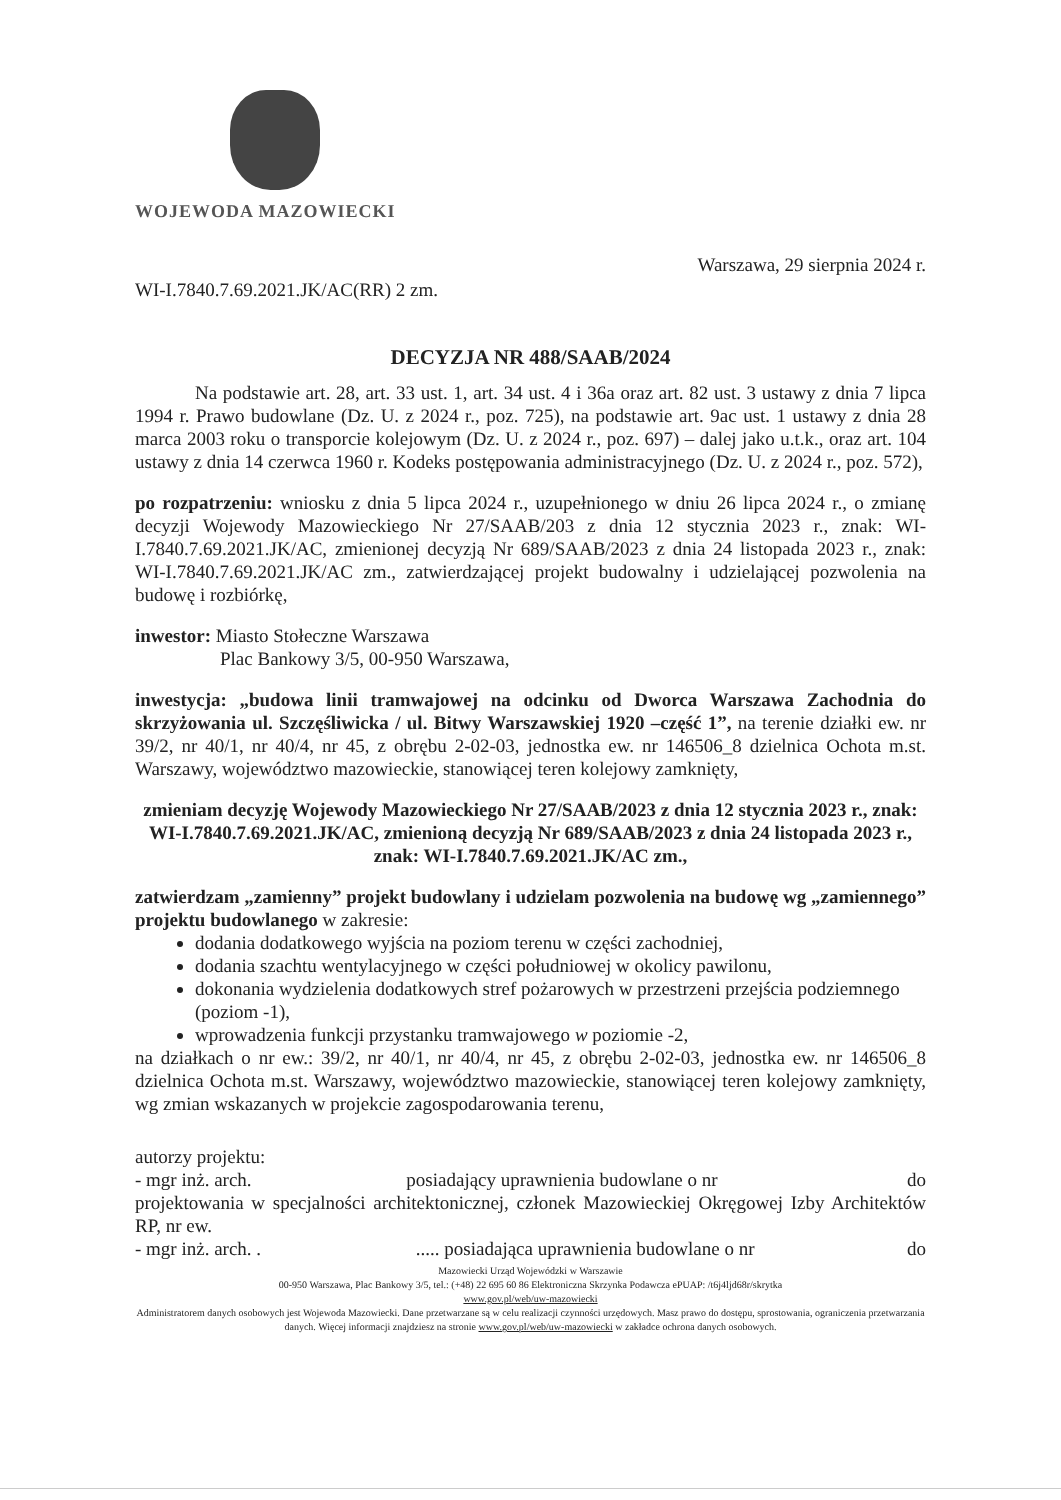WOJEWODA MAZOWIECKI
Warszawa, 29 sierpnia 2024 r.
WI-I.7840.7.69.2021.JK/AC(RR) 2 zm.
DECYZJA NR 488/SAAB/2024
Na podstawie art. 28, art. 33 ust. 1, art. 34 ust. 4 i 36a oraz art. 82 ust. 3 ustawy z dnia 7 lipca 1994 r. Prawo budowlane (Dz. U. z 2024 r., poz. 725), na podstawie art. 9ac ust. 1 ustawy z dnia 28 marca 2003 roku o transporcie kolejowym (Dz. U. z 2024 r., poz. 697) – dalej jako u.t.k., oraz art. 104 ustawy z dnia 14 czerwca 1960 r. Kodeks postępowania administracyjnego (Dz. U. z 2024 r., poz. 572),
po rozpatrzeniu: wniosku z dnia 5 lipca 2024 r., uzupełnionego w dniu 26 lipca 2024 r., o zmianę decyzji Wojewody Mazowieckiego Nr 27/SAAB/203 z dnia 12 stycznia 2023 r., znak: WI-I.7840.7.69.2021.JK/AC, zmienionej decyzją Nr 689/SAAB/2023 z dnia 24 listopada 2023 r., znak: WI-I.7840.7.69.2021.JK/AC zm., zatwierdzającej projekt budowalny i udzielającej pozwolenia na budowę i rozbiórkę,
inwestor: Miasto Stołeczne Warszawa
Plac Bankowy 3/5, 00-950 Warszawa,
inwestycja: „budowa linii tramwajowej na odcinku od Dworca Warszawa Zachodnia do skrzyżowania ul. Szczęśliwicka / ul. Bitwy Warszawskiej 1920 –część 1”, na terenie działki ew. nr 39/2, nr 40/1, nr 40/4, nr 45, z obrębu 2-02-03, jednostka ew. nr 146506_8 dzielnica Ochota m.st. Warszawy, województwo mazowieckie, stanowiącej teren kolejowy zamknięty,
zmieniam decyzję Wojewody Mazowieckiego Nr 27/SAAB/2023 z dnia 12 stycznia 2023 r., znak: WI-I.7840.7.69.2021.JK/AC, zmienioną decyzją Nr 689/SAAB/2023 z dnia 24 listopada 2023 r., znak: WI-I.7840.7.69.2021.JK/AC zm.,
zatwierdzam „zamienny” projekt budowlany i udzielam pozwolenia na budowę wg „zamiennego” projektu budowlanego w zakresie:
dodania dodatkowego wyjścia na poziom terenu w części zachodniej,
dodania szachtu wentylacyjnego w części południowej w okolicy pawilonu,
dokonania wydzielenia dodatkowych stref pożarowych w przestrzeni przejścia podziemnego (poziom -1),
wprowadzenia funkcji przystanku tramwajowego w poziomie -2,
na działkach o nr ew.: 39/2, nr 40/1, nr 40/4, nr 45, z obrębu 2-02-03, jednostka ew. nr 146506_8 dzielnica Ochota m.st. Warszawy, województwo mazowieckie, stanowiącej teren kolejowy zamknięty, wg zmian wskazanych w projekcie zagospodarowania terenu,
autorzy projektu:
- mgr inż. arch. posiadający uprawnienia budowlane o nr do
projektowania w specjalności architektonicznej, członek Mazowieckiej Okręgowej Izby Architektów RP, nr ew.
- mgr inż. arch. . ..... posiadająca uprawnienia budowlane o nr do
Mazowiecki Urząd Wojewódzki w Warszawie
00-950 Warszawa, Plac Bankowy 3/5, tel.: (+48) 22 695 60 86 Elektroniczna Skrzynka Podawcza ePUAP: /t6j4ljd68r/skrytka
www.gov.pl/web/uw-mazowiecki
Administratorem danych osobowych jest Wojewoda Mazowiecki. Dane przetwarzane są w celu realizacji czynności urzędowych. Masz prawo do dostępu, sprostowania, ograniczenia przetwarzania danych. Więcej informacji znajdziesz na stronie www.gov.pl/web/uw-mazowiecki w zakładce ochrona danych osobowych.